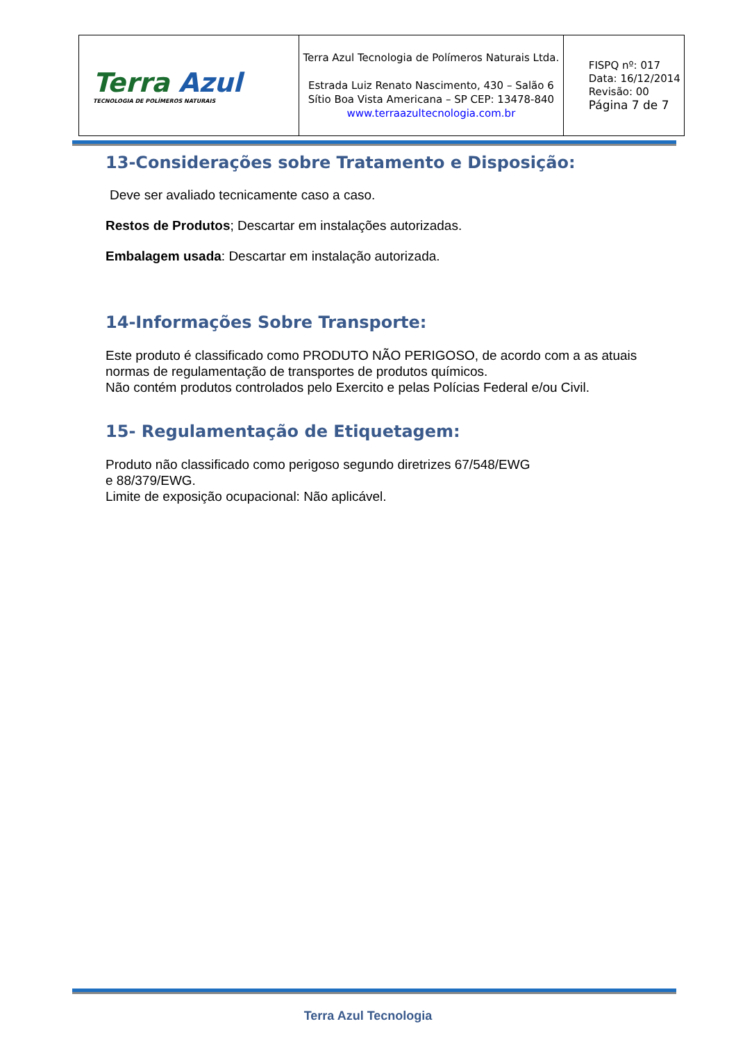| Terra Azul TECNOLOGIA DE POLÍMEROS NATURAIS | Terra Azul Tecnologia de Polímeros Naturais Ltda. Estrada Luiz Renato Nascimento, 430 – Salão 6 Sítio Boa Vista Americana – SP CEP: 13478-840 www.terraazultecnologia.com.br | FISPQ nº: 017 Data: 16/12/2014 Revisão: 00 Página 7 de 7 |
13-Considerações sobre Tratamento e Disposição:
Deve ser avaliado tecnicamente caso a caso.
Restos de Produtos; Descartar em instalações autorizadas.
Embalagem usada: Descartar em instalação autorizada.
14-Informações Sobre Transporte:
Este produto é classificado como PRODUTO NÃO PERIGOSO, de acordo com a as atuais normas de regulamentação de transportes de produtos químicos.
Não contém produtos controlados pelo Exercito e pelas Polícias Federal e/ou Civil.
15- Regulamentação de Etiquetagem:
Produto não classificado como perigoso segundo diretrizes 67/548/EWG
e 88/379/EWG.
Limite de exposição ocupacional: Não aplicável.
Terra Azul Tecnologia